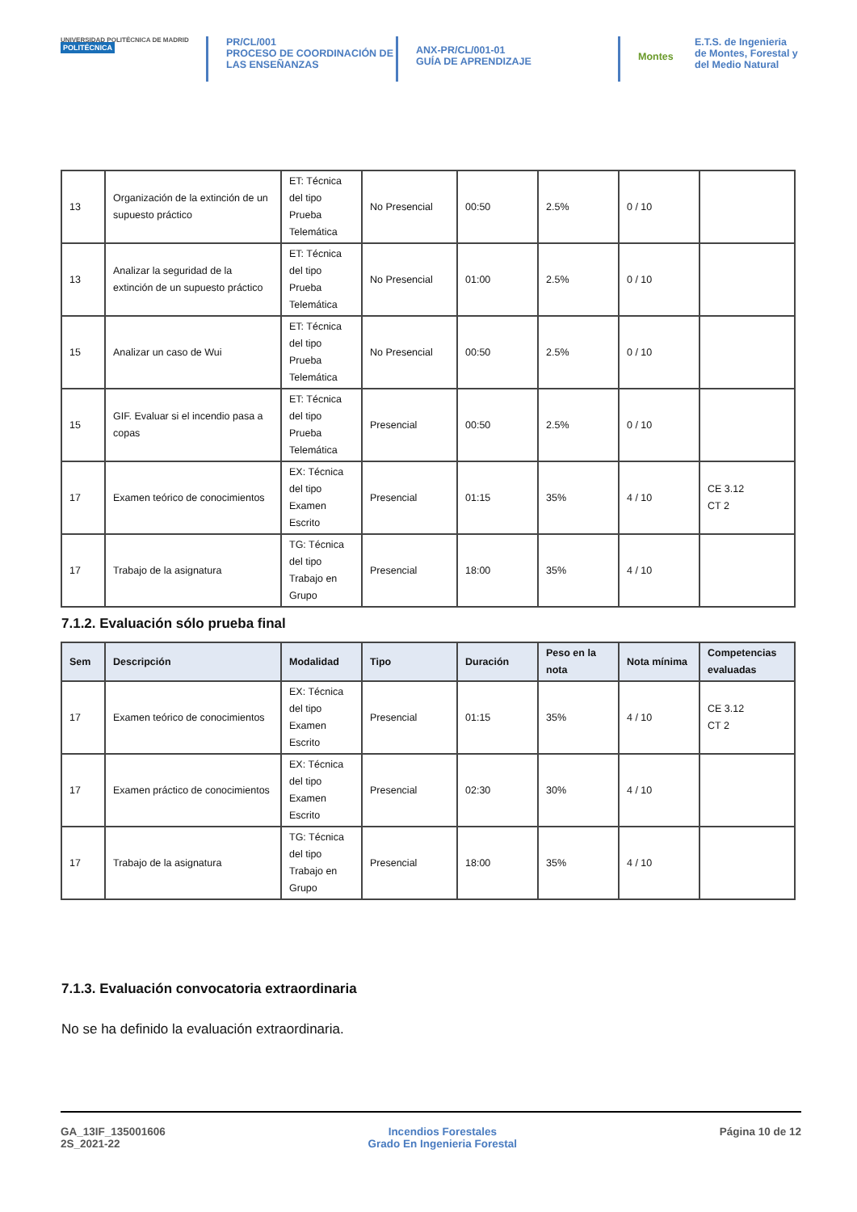UNIVERSIDAD POLITÉCNICA DE MADRID
POLITÉCNICA
PR/CL/001
PROCESO DE COORDINACIÓN DE LAS ENSEÑANZAS
ANX-PR/CL/001-01
GUÍA DE APRENDIZAJE
Montes
E.T.S. de Ingenieria de Montes, Forestal y del Medio Natural
| 13 | Organización de la extinción de un supuesto práctico | ET: Técnica del tipo Prueba Telemática | No Presencial | 00:50 | 2.5% | 0 / 10 | |
| 13 | Analizar la seguridad de la extinción de un supuesto práctico | ET: Técnica del tipo Prueba Telemática | No Presencial | 01:00 | 2.5% | 0 / 10 | |
| 15 | Analizar un caso de Wui | ET: Técnica del tipo Prueba Telemática | No Presencial | 00:50 | 2.5% | 0 / 10 | |
| 15 | GIF. Evaluar si el incendio pasa a copas | ET: Técnica del tipo Prueba Telemática | Presencial | 00:50 | 2.5% | 0 / 10 | |
| 17 | Examen teórico de conocimientos | EX: Técnica del tipo Examen Escrito | Presencial | 01:15 | 35% | 4 / 10 | CE 3.12 CT 2 |
| 17 | Trabajo de la asignatura | TG: Técnica del tipo Trabajo en Grupo | Presencial | 18:00 | 35% | 4 / 10 | |
7.1.2. Evaluación sólo prueba final
| Sem | Descripción | Modalidad | Tipo | Duración | Peso en la nota | Nota mínima | Competencias evaluadas |
| --- | --- | --- | --- | --- | --- | --- | --- |
| 17 | Examen teórico de conocimientos | EX: Técnica del tipo Examen Escrito | Presencial | 01:15 | 35% | 4 / 10 | CE 3.12 CT 2 |
| 17 | Examen práctico de conocimientos | EX: Técnica del tipo Examen Escrito | Presencial | 02:30 | 30% | 4 / 10 | |
| 17 | Trabajo de la asignatura | TG: Técnica del tipo Trabajo en Grupo | Presencial | 18:00 | 35% | 4 / 10 | |
7.1.3. Evaluación convocatoria extraordinaria
No se ha definido la evaluación extraordinaria.
GA_13IF_135001606
2S_2021-22
Incendios Forestales
Grado En Ingenieria Forestal
Página 10 de 12